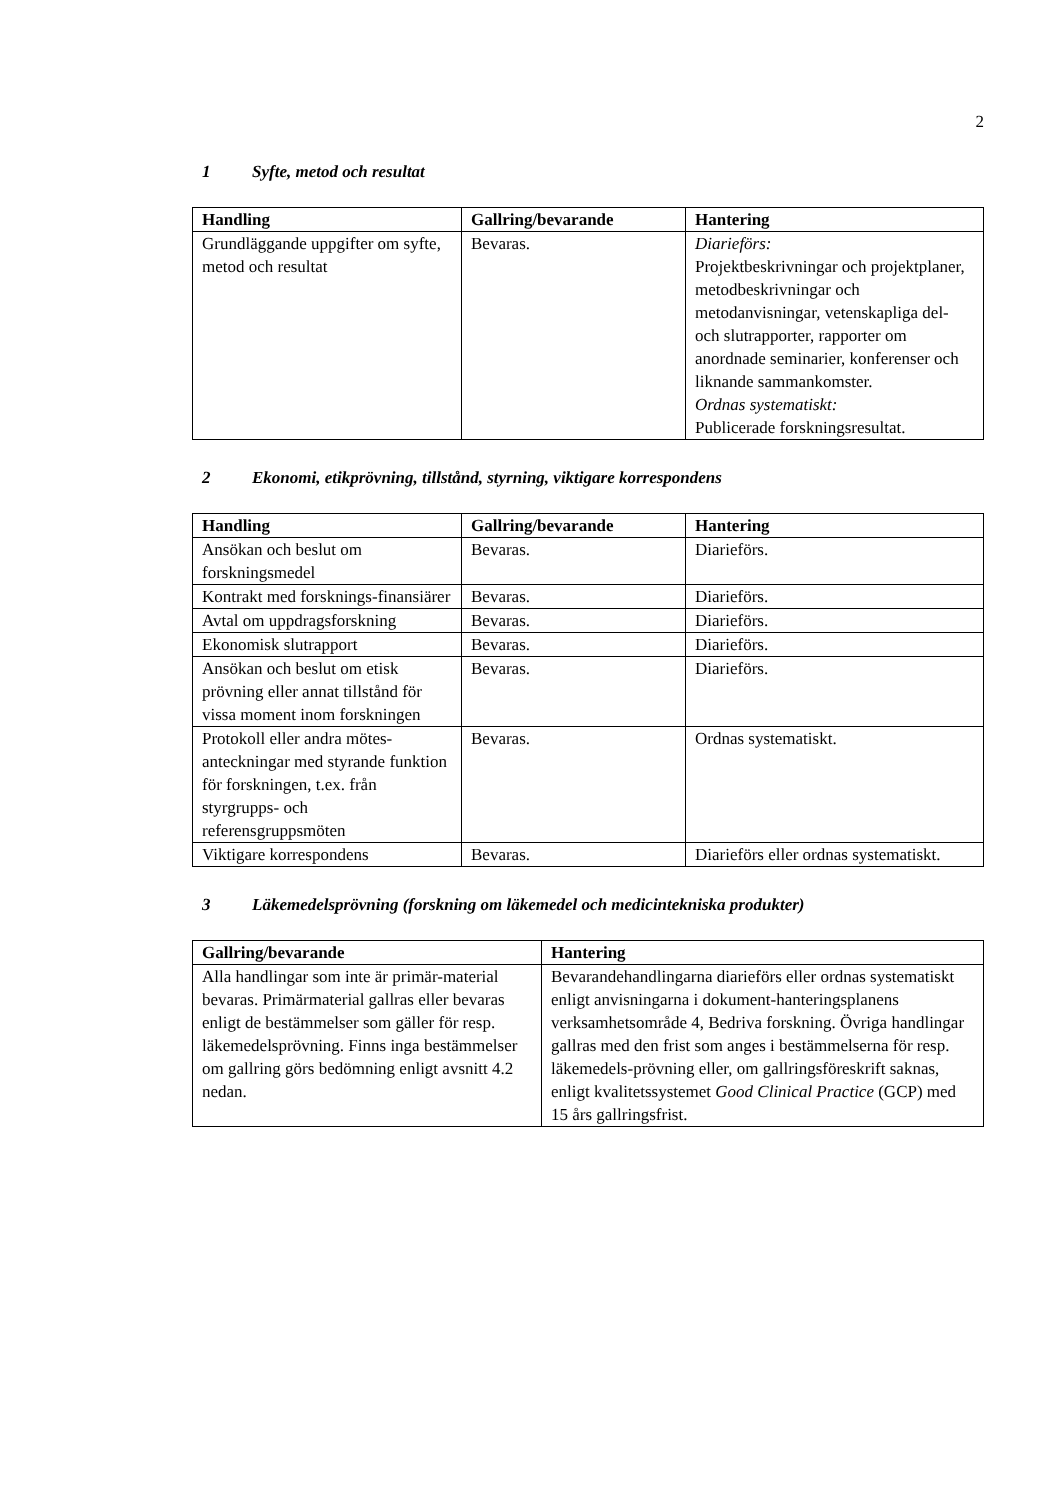2
1 Syfte, metod och resultat
| Handling | Gallring/bevarande | Hantering |
| --- | --- | --- |
| Grundläggande uppgifter om syfte, metod och resultat | Bevaras. | Diarieförs: Projektbeskrivningar och projektplaner, metodbeskrivningar och metodanvisningar, vetenskapliga del- och slutrapporter, rapporter om anordnade seminarier, konferenser och liknande sammankomster. Ordnas systematiskt: Publicerade forskningsresultat. |
2 Ekonomi, etikprövning, tillstånd, styrning, viktigare korrespondens
| Handling | Gallring/bevarande | Hantering |
| --- | --- | --- |
| Ansökan och beslut om forskningsmedel | Bevaras. | Diarieförs. |
| Kontrakt med forsknings-finansiärer | Bevaras. | Diarieförs. |
| Avtal om uppdragsforskning | Bevaras. | Diarieförs. |
| Ekonomisk slutrapport | Bevaras. | Diarieförs. |
| Ansökan och beslut om etisk prövning eller annat tillstånd för vissa moment inom forskningen | Bevaras. | Diarieförs. |
| Protokoll eller andra mötes-anteckningar med styrande funktion för forskningen, t.ex. från styrgrupps- och referensgruppsmöten | Bevaras. | Ordnas systematiskt. |
| Viktigare korrespondens | Bevaras. | Diarieförs eller ordnas systematiskt. |
3 Läkemedelsprövning (forskning om läkemedel och medicintekniska produkter)
| Gallring/bevarande | Hantering |
| --- | --- |
| Alla handlingar som inte är primär-material bevaras. Primärmaterial gallras eller bevaras enligt de bestämmelser som gäller för resp. läkemedelsprövning. Finns inga bestämmelser om gallring görs bedömning enligt avsnitt 4.2 nedan. | Bevarandehandlingarna diarieförs eller ordnas systematiskt enligt anvisningarna i dokument-hanteringsplanens verksamhetsområde 4, Bedriva forskning. Övriga handlingar gallras med den frist som anges i bestämmelserna för resp. läkemedels-prövning eller, om gallringsföreskrift saknas, enligt kvalitetssystemet Good Clinical Practice (GCP) med 15 års gallringsfrist. |